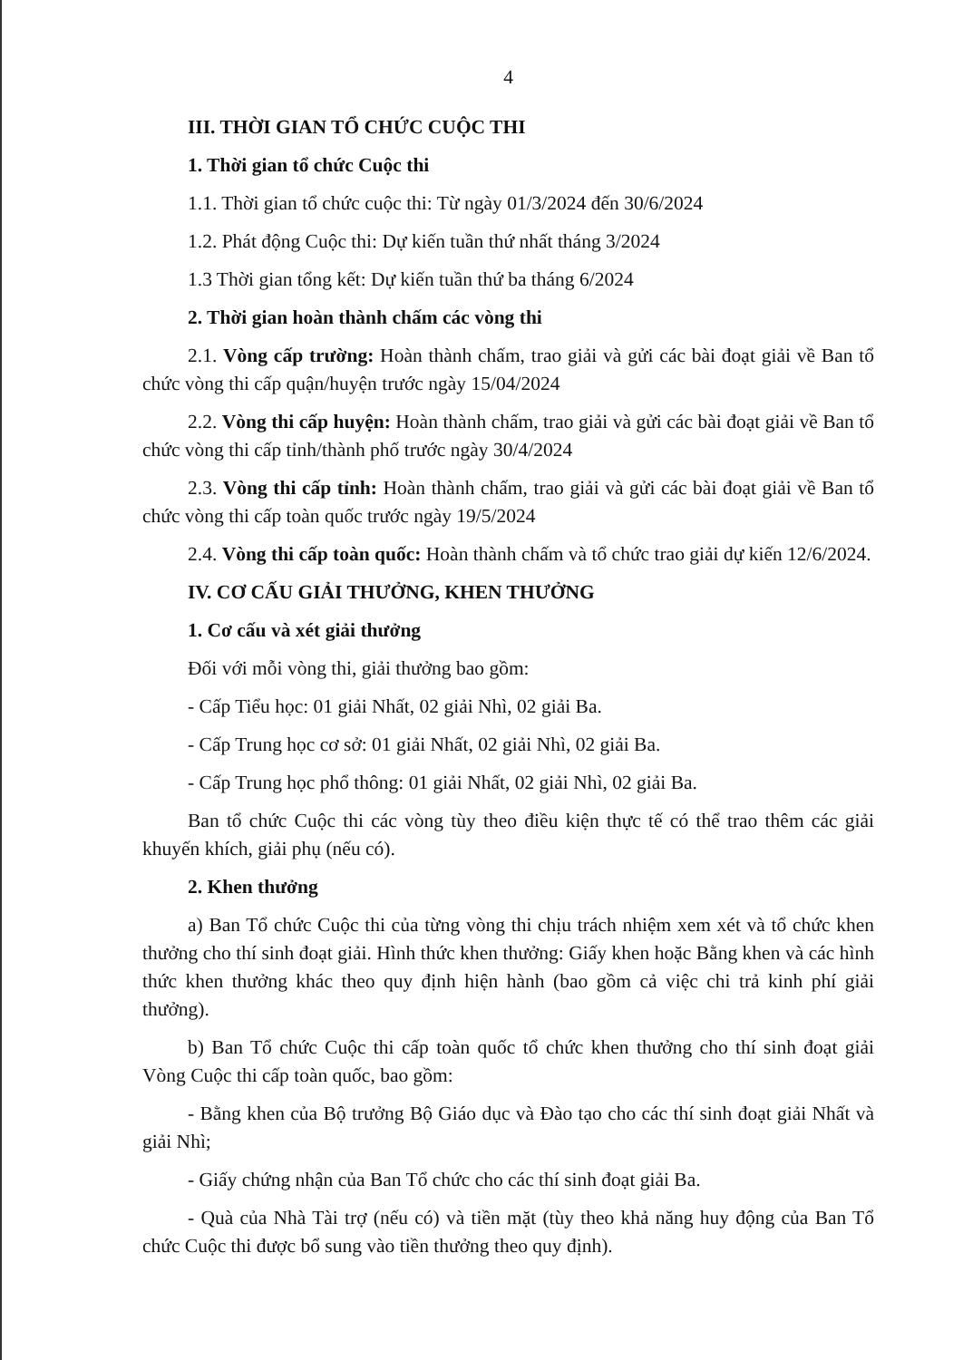4
III. THỜI GIAN TỔ CHỨC CUỘC THI
1. Thời gian tổ chức Cuộc thi
1.1. Thời gian tổ chức cuộc thi: Từ ngày 01/3/2024 đến 30/6/2024
1.2. Phát động Cuộc thi: Dự kiến tuần thứ nhất tháng 3/2024
1.3 Thời gian tổng kết: Dự kiến tuần thứ ba tháng 6/2024
2. Thời gian hoàn thành chấm các vòng thi
2.1. Vòng cấp trường: Hoàn thành chấm, trao giải và gửi các bài đoạt giải về Ban tổ chức vòng thi cấp quận/huyện trước ngày 15/04/2024
2.2. Vòng thi cấp huyện: Hoàn thành chấm, trao giải và gửi các bài đoạt giải về Ban tổ chức vòng thi cấp tỉnh/thành phố trước ngày 30/4/2024
2.3. Vòng thi cấp tỉnh: Hoàn thành chấm, trao giải và gửi các bài đoạt giải về Ban tổ chức vòng thi cấp toàn quốc trước ngày 19/5/2024
2.4. Vòng thi cấp toàn quốc: Hoàn thành chấm và tổ chức trao giải dự kiến 12/6/2024.
IV. CƠ CẤU GIẢI THƯỞNG, KHEN THƯỞNG
1. Cơ cấu và xét giải thưởng
Đối với mỗi vòng thi, giải thưởng bao gồm:
- Cấp Tiểu học: 01 giải Nhất, 02 giải Nhì, 02 giải Ba.
- Cấp Trung học cơ sở: 01 giải Nhất, 02 giải Nhì, 02 giải Ba.
- Cấp Trung học phổ thông: 01 giải Nhất, 02 giải Nhì, 02 giải Ba.
Ban tổ chức Cuộc thi các vòng tùy theo điều kiện thực tế có thể trao thêm các giải khuyến khích, giải phụ (nếu có).
2. Khen thưởng
a) Ban Tổ chức Cuộc thi của từng vòng thi chịu trách nhiệm xem xét và tổ chức khen thưởng cho thí sinh đoạt giải. Hình thức khen thưởng: Giấy khen hoặc Bằng khen và các hình thức khen thưởng khác theo quy định hiện hành (bao gồm cả việc chi trả kinh phí giải thưởng).
b) Ban Tổ chức Cuộc thi cấp toàn quốc tổ chức khen thưởng cho thí sinh đoạt giải Vòng Cuộc thi cấp toàn quốc, bao gồm:
- Bằng khen của Bộ trưởng Bộ Giáo dục và Đào tạo cho các thí sinh đoạt giải Nhất và giải Nhì;
- Giấy chứng nhận của Ban Tổ chức cho các thí sinh đoạt giải Ba.
- Quà của Nhà Tài trợ (nếu có) và tiền mặt (tùy theo khả năng huy động của Ban Tổ chức Cuộc thi được bổ sung vào tiền thưởng theo quy định).